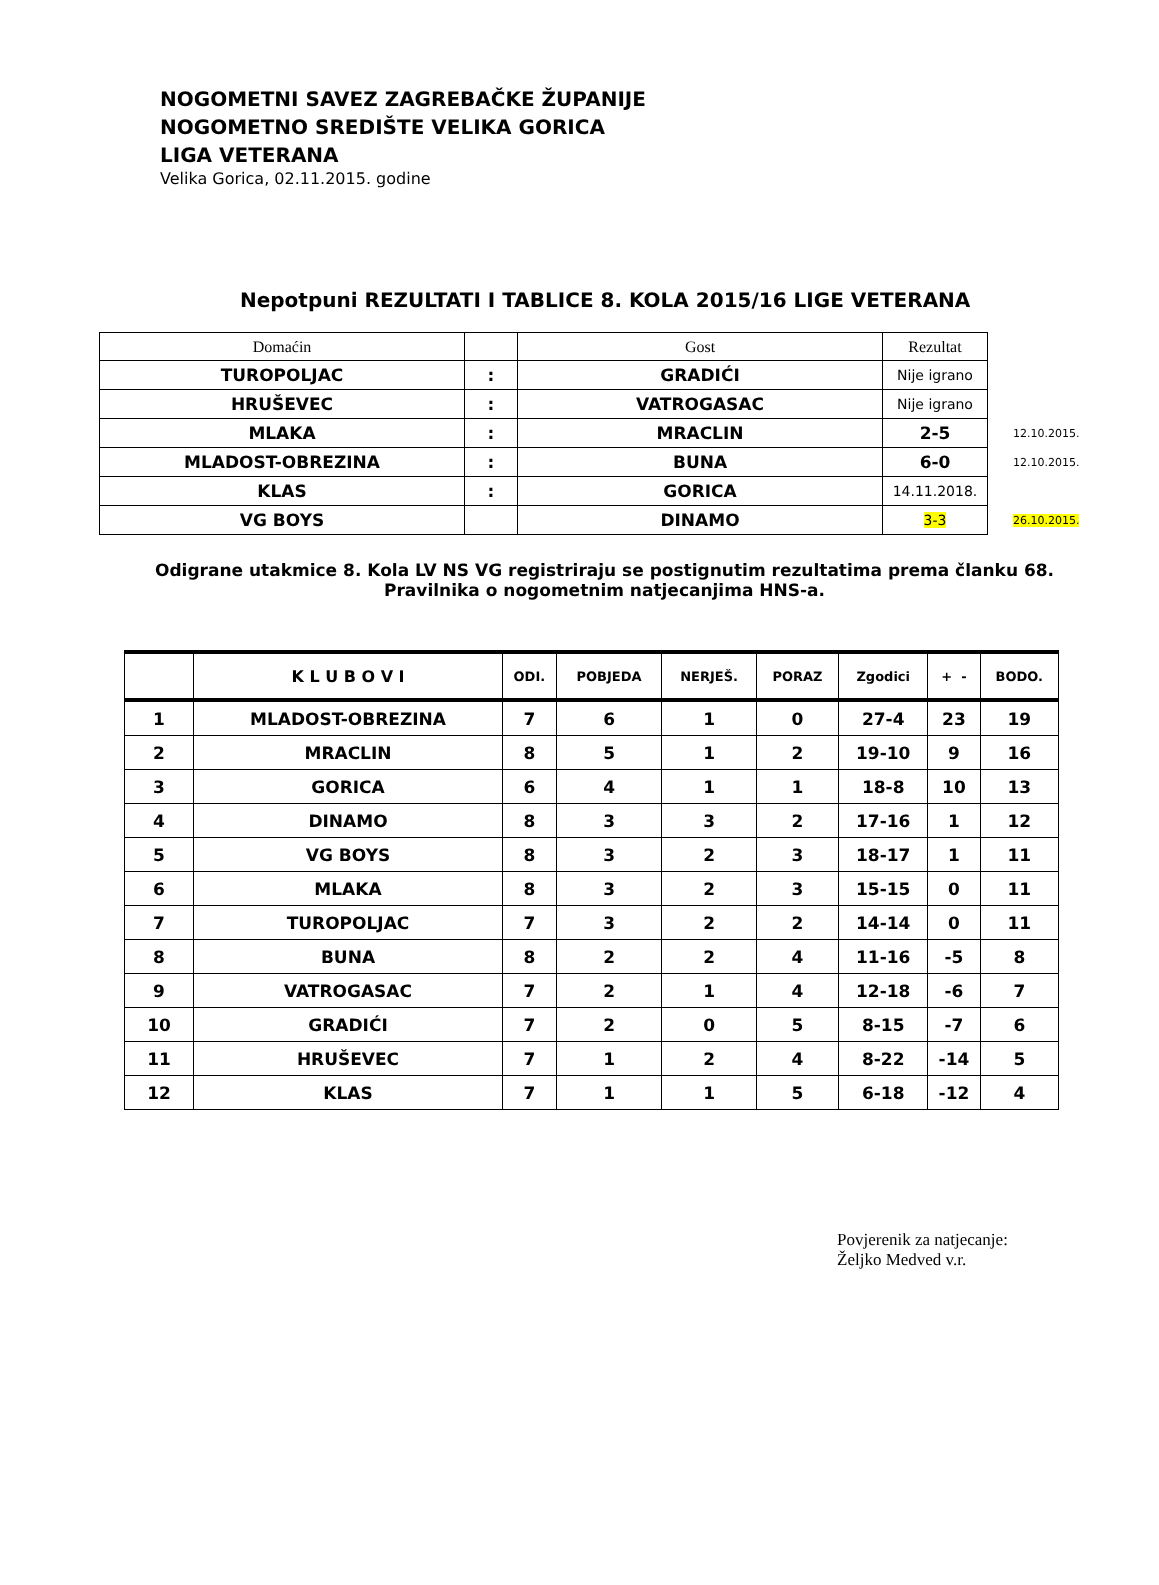NOGOMETNI SAVEZ ZAGREBAČKE ŽUPANIJE
NOGOMETNO SREDIŠTE VELIKA GORICA
LIGA VETERANA
Velika Gorica, 02.11.2015. godine
Nepotpuni REZULTATI I TABLICE 8. KOLA 2015/16 LIGE VETERANA
| Domaćin | | Gost | Rezultat | |
| TUROPOLJAC | : | GRADIĆI | Nije igrano | |
| HRUŠEVEC | : | VATROGASAC | Nije igrano | |
| MLAKA | : | MRACLIN | 2-5 | 12.10.2015. |
| MLADOST-OBREZINA | : | BUNA | 6-0 | 12.10.2015. |
| KLAS | : | GORICA | 14.11.2018. | |
| VG BOYS | | DINAMO | 3-3 | 26.10.2015. |
Odigrane utakmice 8. Kola LV NS VG registriraju se postignutim rezultatima prema članku 68.
Pravilnika o nogometnim natjecanjima HNS-a.
| | K L U B O V I | ODI. | POBJEDA | NERJEŠ. | PORAZ | Zgodici | + - | BODO. |
| --- | --- | --- | --- | --- | --- | --- | --- | --- |
| 1 | MLADOST-OBREZINA | 7 | 6 | 1 | 0 | 27-4 | 23 | 19 |
| 2 | MRACLIN | 8 | 5 | 1 | 2 | 19-10 | 9 | 16 |
| 3 | GORICA | 6 | 4 | 1 | 1 | 18-8 | 10 | 13 |
| 4 | DINAMO | 8 | 3 | 3 | 2 | 17-16 | 1 | 12 |
| 5 | VG BOYS | 8 | 3 | 2 | 3 | 18-17 | 1 | 11 |
| 6 | MLAKA | 8 | 3 | 2 | 3 | 15-15 | 0 | 11 |
| 7 | TUROPOLJAC | 7 | 3 | 2 | 2 | 14-14 | 0 | 11 |
| 8 | BUNA | 8 | 2 | 2 | 4 | 11-16 | -5 | 8 |
| 9 | VATROGASAC | 7 | 2 | 1 | 4 | 12-18 | -6 | 7 |
| 10 | GRADIĆI | 7 | 2 | 0 | 5 | 8-15 | -7 | 6 |
| 11 | HRUŠEVEC | 7 | 1 | 2 | 4 | 8-22 | -14 | 5 |
| 12 | KLAS | 7 | 1 | 1 | 5 | 6-18 | -12 | 4 |
Povjerenik za natjecanje:
Željko Medved v.r.